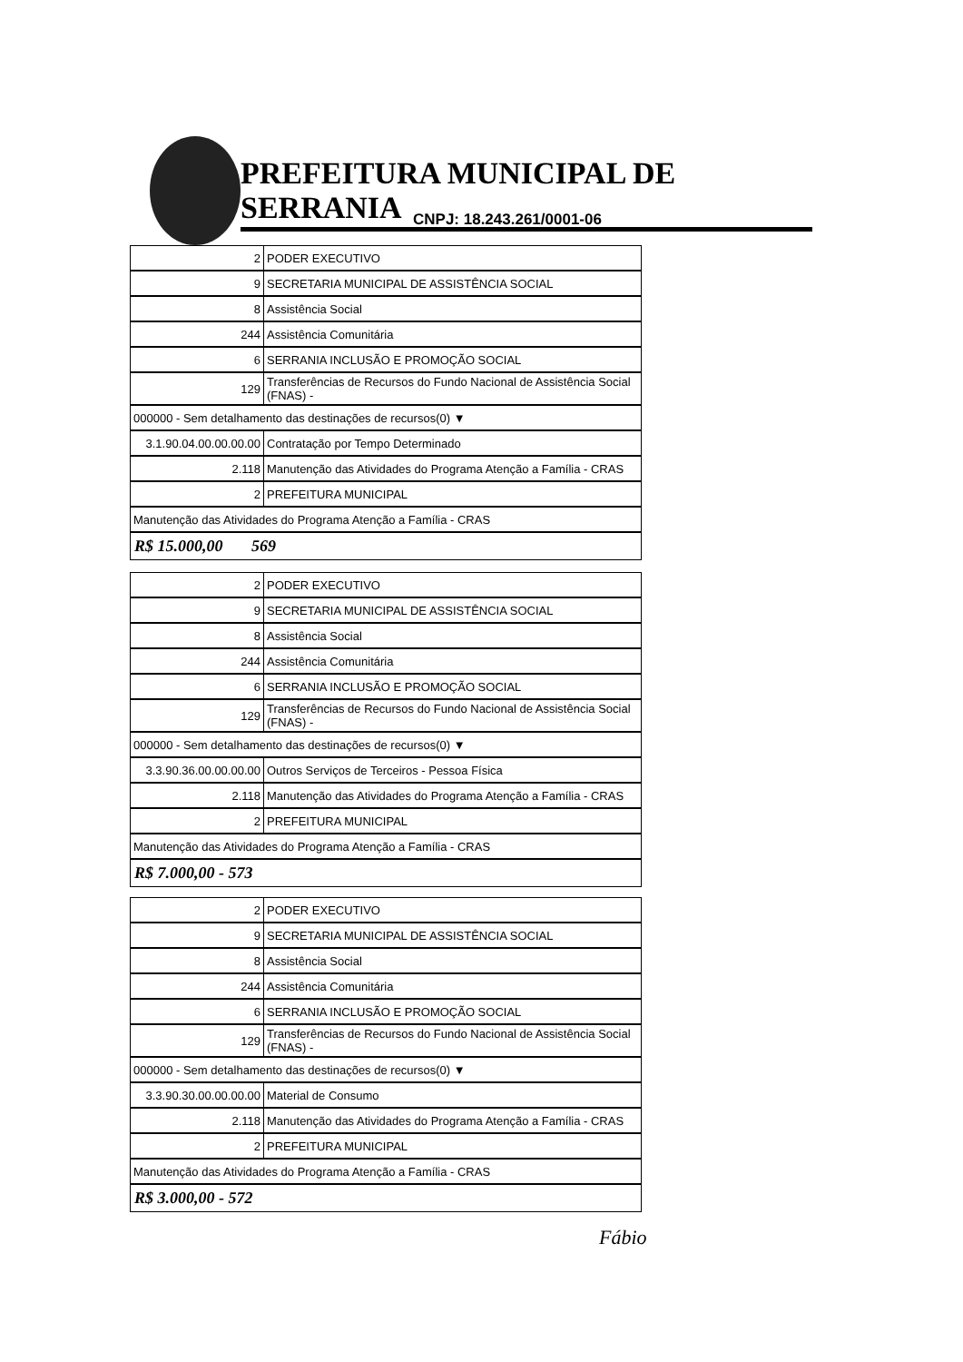PREFEITURA MUNICIPAL DE SERRANIA
CNPJ: 18.243.261/0001-06
| 2 | PODER EXECUTIVO |
| 9 | SECRETARIA MUNICIPAL DE ASSISTÊNCIA SOCIAL |
| 8 | Assistência Social |
| 244 | Assistência Comunitária |
| 6 | SERRANIA INCLUSÃO E PROMOÇÃO SOCIAL |
| 129 | Transferências de Recursos do Fundo Nacional de Assistência Social (FNAS) - |
| 000000 - Sem detalhamento das destinações de recursos(0) ▼ | |
| 3.1.90.04.00.00.00.00 | Contratação por Tempo Determinado |
| 2.118 | Manutenção das Atividades do Programa Atenção a Família - CRAS |
| 2 | PREFEITURA MUNICIPAL |
| Manutenção das Atividades do Programa Atenção a Família - CRAS | |
R$ 15.000,00 569
| 2 | PODER EXECUTIVO |
| 9 | SECRETARIA MUNICIPAL DE ASSISTÊNCIA SOCIAL |
| 8 | Assistência Social |
| 244 | Assistência Comunitária |
| 6 | SERRANIA INCLUSÃO E PROMOÇÃO SOCIAL |
| 129 | Transferências de Recursos do Fundo Nacional de Assistência Social (FNAS) - |
| 000000 - Sem detalhamento das destinações de recursos(0) ▼ | |
| 3.3.90.36.00.00.00.00 | Outros Serviços de Terceiros - Pessoa Física |
| 2.118 | Manutenção das Atividades do Programa Atenção a Família - CRAS |
| 2 | PREFEITURA MUNICIPAL |
| Manutenção das Atividades do Programa Atenção a Família - CRAS | |
R$ 7.000,00 - 573
| 2 | PODER EXECUTIVO |
| 9 | SECRETARIA MUNICIPAL DE ASSISTÊNCIA SOCIAL |
| 8 | Assistência Social |
| 244 | Assistência Comunitária |
| 6 | SERRANIA INCLUSÃO E PROMOÇÃO SOCIAL |
| 129 | Transferências de Recursos do Fundo Nacional de Assistência Social (FNAS) - |
| 000000 - Sem detalhamento das destinações de recursos(0) ▼ | |
| 3.3.90.30.00.00.00.00 | Material de Consumo |
| 2.118 | Manutenção das Atividades do Programa Atenção a Família - CRAS |
| 2 | PREFEITURA MUNICIPAL |
| Manutenção das Atividades do Programa Atenção a Família - CRAS | |
R$ 3.000,00 - 572
Fábio